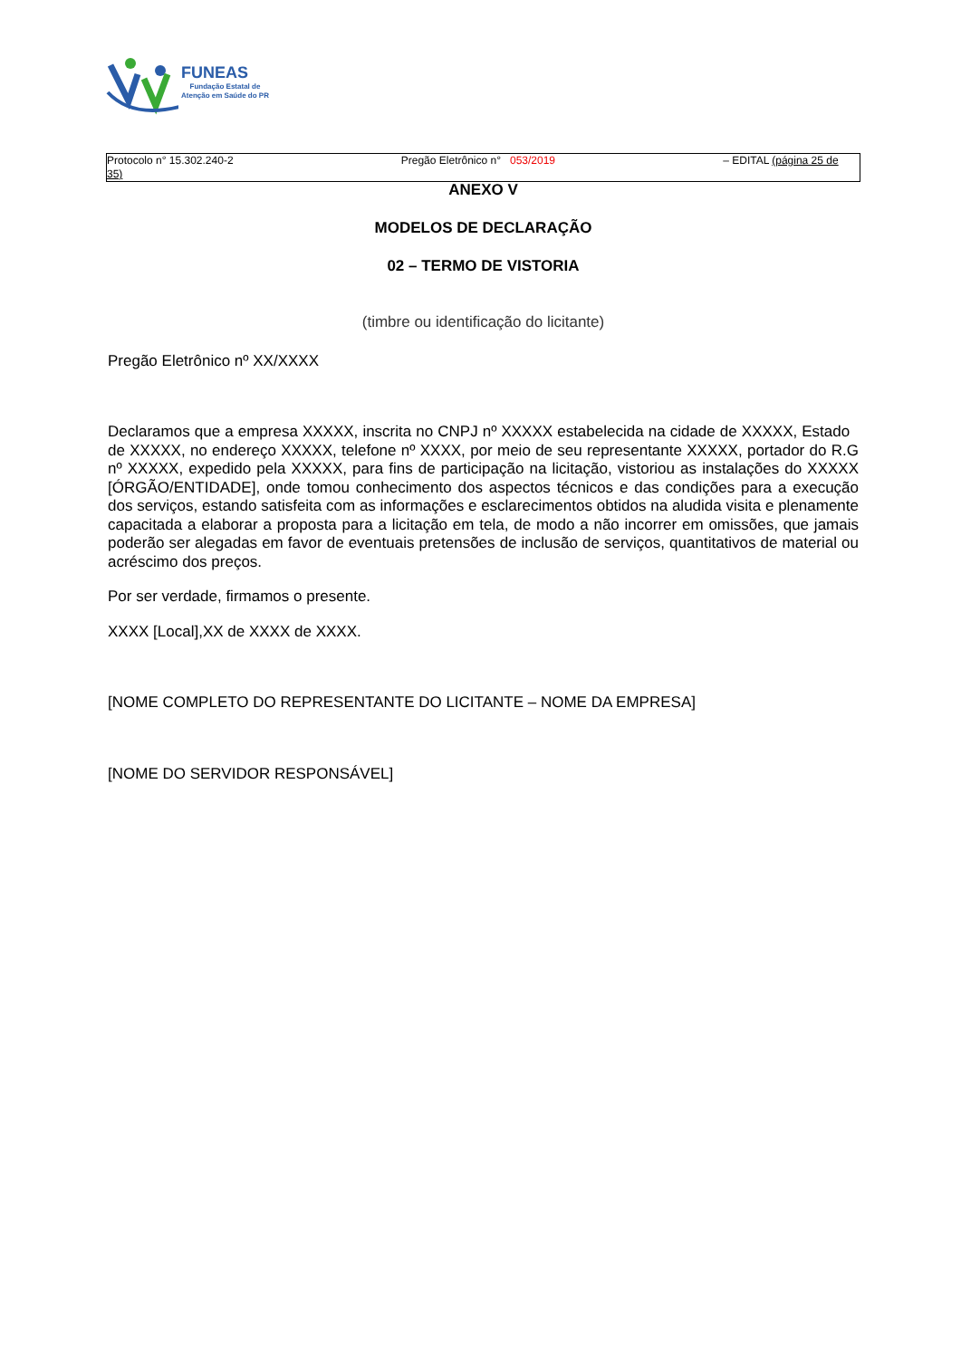FUNEAS
Fundação Estatal de
Atenção em Saúde do PR
Protocolo n° 15.302.240-2 Pregão Eletrônico n° 053/2019 – EDITAL (página 25 de
35)
ANEXO V
MODELOS DE DECLARAÇÃO
02 – TERMO DE VISTORIA
(timbre ou identificação do licitante)
Pregão Eletrônico nº XX/XXXX
Declaramos que a empresa XXXXX, inscrita no CNPJ nº XXXXX estabelecida na cidade de XXXXX, Estado de XXXXX, no endereço XXXXX, telefone nº XXXX, por meio de seu representante XXXXX, portador do R.G nº XXXXX, expedido pela XXXXX, para fins de participação na licitação, vistoriou as instalações do XXXXX [ÓRGÃO/ENTIDADE], onde tomou conhecimento dos aspectos técnicos e das condições para a execução dos serviços, estando satisfeita com as informações e esclarecimentos obtidos na aludida visita e plenamente capacitada a elaborar a proposta para a licitação em tela, de modo a não incorrer em omissões, que jamais poderão ser alegadas em favor de eventuais pretensões de inclusão de serviços, quantitativos de material ou acréscimo dos preços.
Por ser verdade, firmamos o presente.
XXXX [Local],XX de XXXX de XXXX.
[NOME COMPLETO DO REPRESENTANTE DO LICITANTE – NOME DA EMPRESA]
[NOME DO SERVIDOR RESPONSÁVEL]